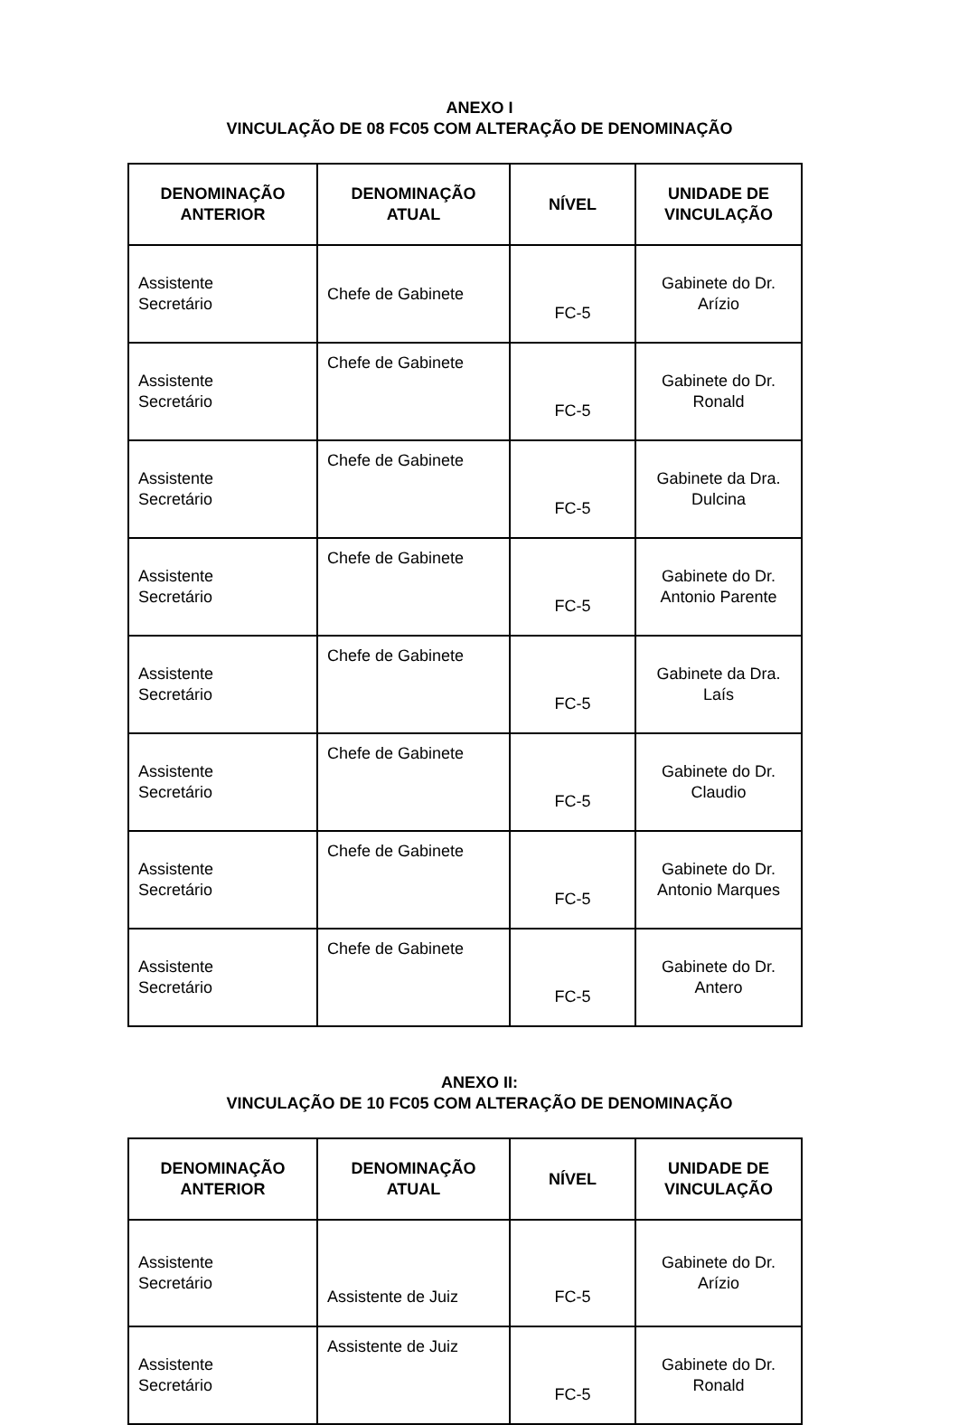ANEXO I
VINCULAÇÃO DE 08 FC05 COM ALTERAÇÃO DE DENOMINAÇÃO
| DENOMINAÇÃO ANTERIOR | DENOMINAÇÃO ATUAL | NÍVEL | UNIDADE DE VINCULAÇÃO |
| --- | --- | --- | --- |
| Assistente Secretário | Chefe de Gabinete | FC-5 | Gabinete do Dr. Arízio |
| Assistente Secretário | Chefe de Gabinete | FC-5 | Gabinete do Dr. Ronald |
| Assistente Secretário | Chefe de Gabinete | FC-5 | Gabinete da Dra. Dulcina |
| Assistente Secretário | Chefe de Gabinete | FC-5 | Gabinete do Dr. Antonio Parente |
| Assistente Secretário | Chefe de Gabinete | FC-5 | Gabinete da Dra. Laís |
| Assistente Secretário | Chefe de Gabinete | FC-5 | Gabinete do Dr. Claudio |
| Assistente Secretário | Chefe de Gabinete | FC-5 | Gabinete do Dr. Antonio Marques |
| Assistente Secretário | Chefe de Gabinete | FC-5 | Gabinete do Dr. Antero |
ANEXO II:
VINCULAÇÃO DE 10 FC05 COM ALTERAÇÃO DE DENOMINAÇÃO
| DENOMINAÇÃO ANTERIOR | DENOMINAÇÃO ATUAL | NÍVEL | UNIDADE DE VINCULAÇÃO |
| --- | --- | --- | --- |
| Assistente Secretário | Assistente de Juiz | FC-5 | Gabinete do Dr. Arízio |
| Assistente Secretário | Assistente de Juiz | FC-5 | Gabinete do Dr. Ronald |